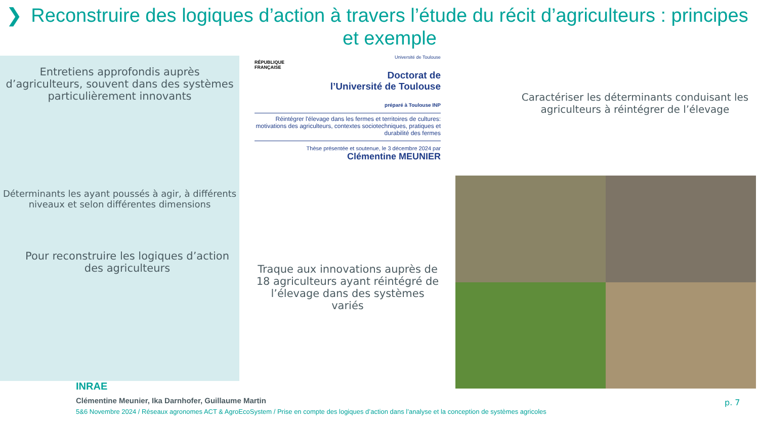❯ Reconstruire des logiques d’action à travers l’étude du récit d’agriculteurs : principes et exemple
Entretiens approfondis auprès d’agriculteurs, souvent dans des systèmes particulièrement innovants
Déterminants les ayant poussés à agir, à différents niveaux et selon différentes dimensions
Pour reconstruire les logiques d’action des agriculteurs
RÉPUBLIQUE FRANÇAISE
Université de Toulouse
Doctorat de
l’Université de Toulouse
préparé à Toulouse INP
Réintégrer l'élevage dans les fermes et territoires de cultures: motivations des agriculteurs, contextes sociotechniques, pratiques et durabilité des fermes
Thèse présentée et soutenue, le 3 décembre 2024 par
Clémentine MEUNIER
Traque aux innovations auprès de 18 agriculteurs ayant réintégré de l’élevage dans des systèmes variés
Caractériser les déterminants conduisant les agriculteurs à réintégrer de l’élevage
INRAE
Clémentine Meunier, Ika Darnhofer, Guillaume Martin
5&6 Novembre 2024 / Réseaux agronomes ACT & AgroEcoSystem / Prise en compte des logiques d’action dans l’analyse et la conception de systèmes agricoles
p. 7